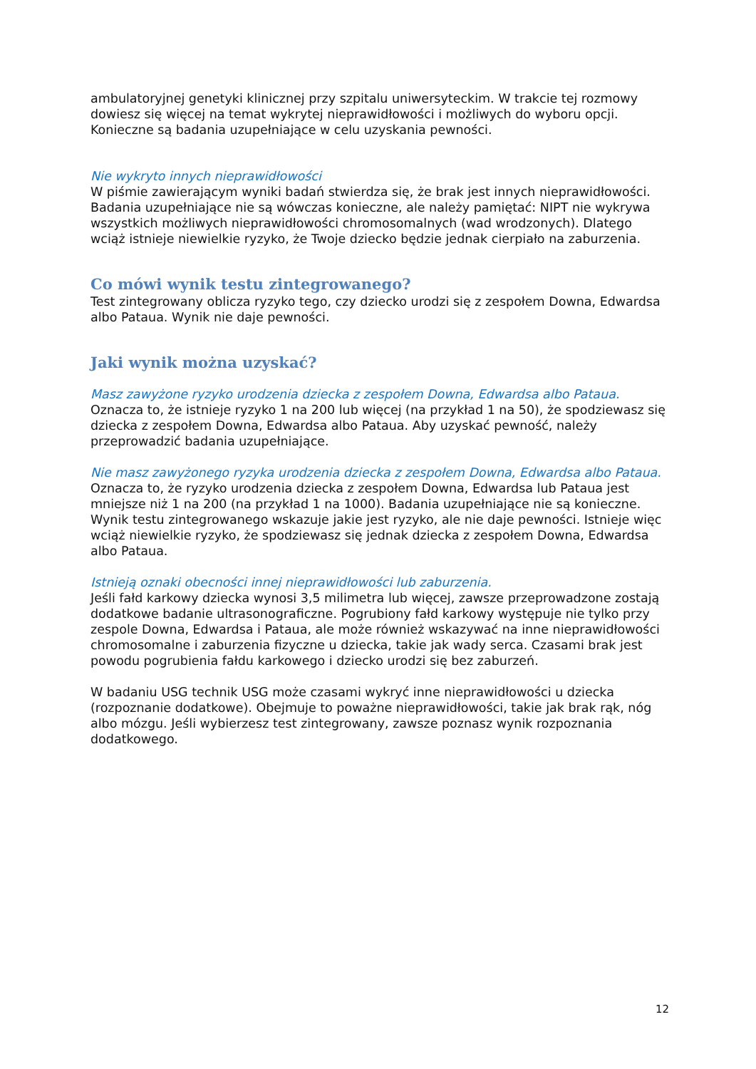ambulatoryjnej genetyki klinicznej przy szpitalu uniwersyteckim. W trakcie tej rozmowy dowiesz się więcej na temat wykrytej nieprawidłowości i możliwych do wyboru opcji. Konieczne są badania uzupełniające w celu uzyskania pewności.
Nie wykryto innych nieprawidłowości
W piśmie zawierającym wyniki badań stwierdza się, że brak jest innych nieprawidłowości. Badania uzupełniające nie są wówczas konieczne, ale należy pamiętać: NIPT nie wykrywa wszystkich możliwych nieprawidłowości chromosomalnych (wad wrodzonych). Dlatego wciąż istnieje niewielkie ryzyko, że Twoje dziecko będzie jednak cierpiało na zaburzenia.
Co mówi wynik testu zintegrowanego?
Test zintegrowany oblicza ryzyko tego, czy dziecko urodzi się z zespołem Downa, Edwardsa albo Pataua. Wynik nie daje pewności.
Jaki wynik można uzyskać?
Masz zawyżone ryzyko urodzenia dziecka z zespołem Downa, Edwardsa albo Pataua.
Oznacza to, że istnieje ryzyko 1 na 200 lub więcej (na przykład 1 na 50), że spodziewasz się dziecka z zespołem Downa, Edwardsa albo Pataua. Aby uzyskać pewność, należy przeprowadzić badania uzupełniające.
Nie masz zawyżonego ryzyka urodzenia dziecka z zespołem Downa, Edwardsa albo Pataua.
Oznacza to, że ryzyko urodzenia dziecka z zespołem Downa, Edwardsa lub Pataua jest mniejsze niż 1 na 200 (na przykład 1 na 1000). Badania uzupełniające nie są konieczne. Wynik testu zintegrowanego wskazuje jakie jest ryzyko, ale nie daje pewności. Istnieje więc wciąż niewielkie ryzyko, że spodziewasz się jednak dziecka z zespołem Downa, Edwardsa albo Pataua.
Istnieją oznaki obecności innej nieprawidłowości lub zaburzenia.
Jeśli fałd karkowy dziecka wynosi 3,5 milimetra lub więcej, zawsze przeprowadzone zostają dodatkowe badanie ultrasonograficzne. Pogrubiony fałd karkowy występuje nie tylko przy zespole Downa, Edwardsa i Pataua, ale może również wskazywać na inne nieprawidłowości chromosomalne i zaburzenia fizyczne u dziecka, takie jak wady serca. Czasami brak jest powodu pogrubienia fałdu karkowego i dziecko urodzi się bez zaburzeń.
W badaniu USG technik USG może czasami wykryć inne nieprawidłowości u dziecka (rozpoznanie dodatkowe). Obejmuje to poważne nieprawidłowości, takie jak brak rąk, nóg albo mózgu. Jeśli wybierzesz test zintegrowany, zawsze poznasz wynik rozpoznania dodatkowego.
12